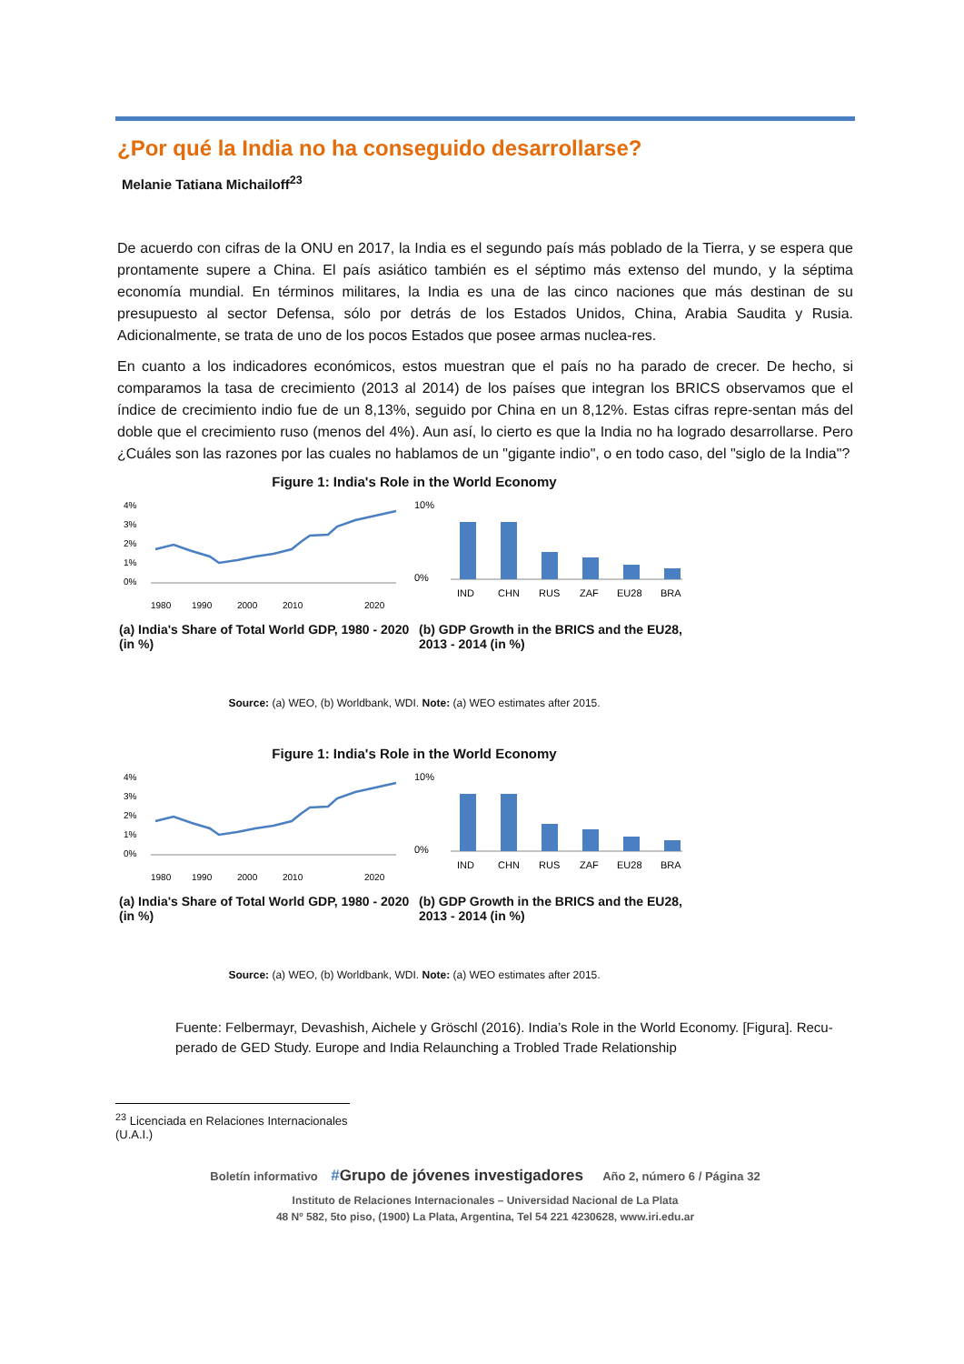¿Por qué la India no ha conseguido desarrollarse?
Melanie Tatiana Michailoff<sup>23</sup>
De acuerdo con cifras de la ONU en 2017, la India es el segundo país más poblado de la Tierra, y se espera que prontamente supere a China. El país asiático también es el séptimo más extenso del mundo, y la séptima economía mundial. En términos militares, la India es una de las cinco naciones que más destinan de su presupuesto al sector Defensa, sólo por detrás de los Estados Unidos, China, Arabia Saudita y Rusia. Adicionalmente, se trata de uno de los pocos Estados que posee armas nuclea-res.
En cuanto a los indicadores económicos, estos muestran que el país no ha parado de crecer. De hecho, si comparamos la tasa de crecimiento (2013 al 2014) de los países que integran los BRICS observamos que el índice de crecimiento indio fue de un 8,13%, seguido por China en un 8,12%. Estas cifras repre-sentan más del doble que el crecimiento ruso (menos del 4%). Aun así, lo cierto es que la India no ha logrado desarrollarse. Pero ¿Cuáles son las razones por las cuales no hablamos de un "gigante indio", o en todo caso, del "siglo de la India"?
Figure 1: India's Role in the World Economy
4%
3%
2%
1%
0%
1980
1990
2000
2010
2020
10%
0%
IND
CHN
RUS
ZAF
EU28
BRA
(a) India's Share of Total World GDP, 1980 - 2020 (in %)
(b) GDP Growth in the BRICS and the EU28, 2013 - 2014 (in %)
Source: (a) WEO, (b) Worldbank, WDI. Note: (a) WEO estimates after 2015.
Figure 1: India's Role in the World Economy
4%
3%
2%
1%
0%
1980
1990
2000
2010
2020
10%
0%
IND
CHN
RUS
ZAF
EU28
BRA
(a) India's Share of Total World GDP, 1980 - 2020 (in %)
(b) GDP Growth in the BRICS and the EU28, 2013 - 2014 (in %)
Source: (a) WEO, (b) Worldbank, WDI. Note: (a) WEO estimates after 2015.
Fuente: Felbermayr, Devashish, Aichele y Gröschl (2016). India’s Role in the World Economy. [Figura]. Recu-perado de GED Study. Europe and India Relaunching a Trobled Trade Relationship
<sup>23</sup> Licenciada en Relaciones Internacionales (U.A.I.)
Boletín informativo #Grupo de jóvenes investigadores Año 2, número 6 / Página 32
Instituto de Relaciones Internacionales – Universidad Nacional de La Plata
48 Nº 582, 5to piso, (1900) La Plata, Argentina, Tel 54 221 4230628, www.iri.edu.ar